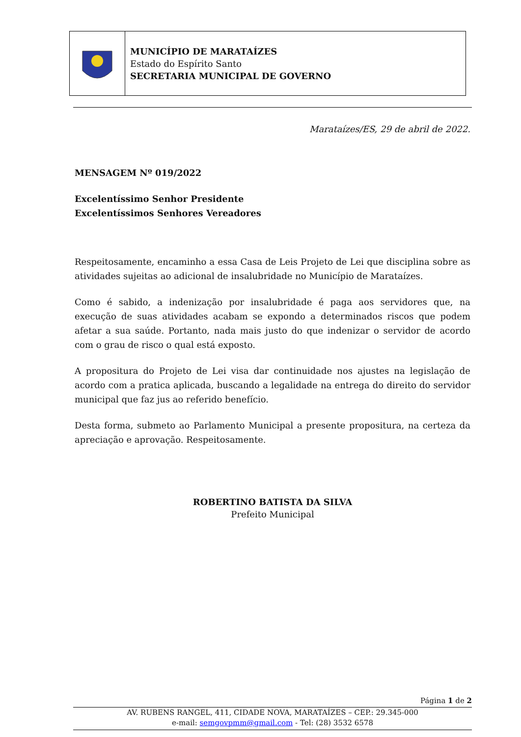MUNICÍPIO DE MARATAÍZES
Estado do Espírito Santo
SECRETARIA MUNICIPAL DE GOVERNO
Marataízes/ES, 29 de abril de 2022.
MENSAGEM Nº 019/2022
Excelentíssimo Senhor Presidente
Excelentíssimos Senhores Vereadores
Respeitosamente, encaminho a essa Casa de Leis Projeto de Lei que disciplina sobre as atividades sujeitas ao adicional de insalubridade no Município de Marataízes.
Como é sabido, a indenização por insalubridade é paga aos servidores que, na execução de suas atividades acabam se expondo a determinados riscos que podem afetar a sua saúde. Portanto, nada mais justo do que indenizar o servidor de acordo com o grau de risco o qual está exposto.
A propositura do Projeto de Lei visa dar continuidade nos ajustes na legislação de acordo com a pratica aplicada, buscando a legalidade na entrega do direito do servidor municipal que faz jus ao referido benefício.
Desta forma, submeto ao Parlamento Municipal a presente propositura, na certeza da apreciação e aprovação. Respeitosamente.
ROBERTINO BATISTA DA SILVA
Prefeito Municipal
Página 1 de 2
AV. RUBENS RANGEL, 411, CIDADE NOVA, MARATAÍZES – CEP.: 29.345-000
e-mail: semgovpmm@gmail.com - Tel: (28) 3532 6578